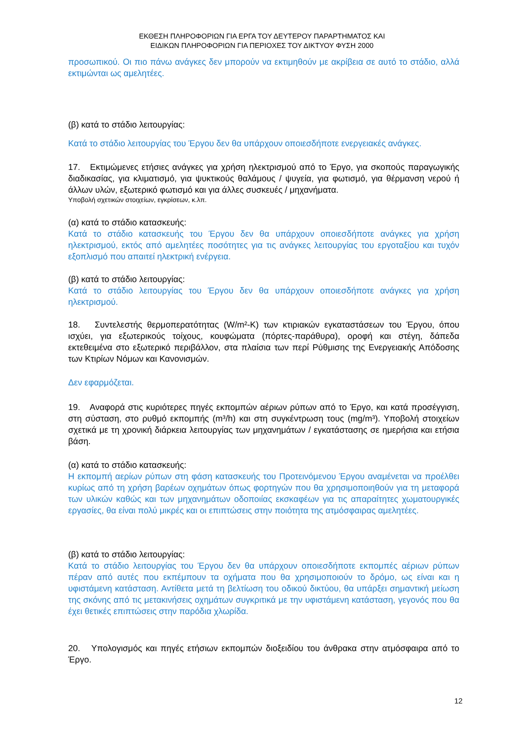ΕΚΘΕΣΗ ΠΛΗΡΟΦΟΡΙΩΝ ΓΙΑ ΕΡΓΑ ΤΟΥ ΔΕΥΤΕΡΟΥ ΠΑΡΑΡΤΗΜΑΤΟΣ ΚΑΙ
ΕΙΔΙΚΩΝ ΠΛΗΡΟΦΟΡΙΩΝ ΓΙΑ ΠΕΡΙΟΧΕΣ ΤΟΥ ΔΙΚΤΥΟΥ ΦΥΣΗ 2000
προσωπικού. Οι πιο πάνω ανάγκες δεν μπορούν να εκτιμηθούν με ακρίβεια σε αυτό το στάδιο, αλλά εκτιμώνται ως αμελητέες.
(β) κατά το στάδιο λειτουργίας:
Κατά το στάδιο λειτουργίας του Έργου δεν θα υπάρχουν οποιεσδήποτε ενεργειακές ανάγκες.
17. Εκτιμώμενες ετήσιες ανάγκες για χρήση ηλεκτρισμού από το Έργο, για σκοπούς παραγωγικής διαδικασίας, για κλιματισμό, για ψυκτικούς θαλάμους / ψυγεία, για φωτισμό, για θέρμανση νερού ή άλλων υλών, εξωτερικό φωτισμό και για άλλες συσκευές / μηχανήματα.
Υποβολή σχετικών στοιχείων, εγκρίσεων, κ.λπ.
(α) κατά το στάδιο κατασκευής:
Κατά το στάδιο κατασκευής του Έργου δεν θα υπάρχουν οποιεσδήποτε ανάγκες για χρήση ηλεκτρισμού, εκτός από αμελητέες ποσότητες για τις ανάγκες λειτουργίας του εργοταξίου και τυχόν εξοπλισμό που απαιτεί ηλεκτρική ενέργεια.
(β) κατά το στάδιο λειτουργίας:
Κατά το στάδιο λειτουργίας του Έργου δεν θα υπάρχουν οποιεσδήποτε ανάγκες για χρήση ηλεκτρισμού.
18. Συντελεστής θερμοπερατότητας (W/m²-K) των κτιριακών εγκαταστάσεων του Έργου, όπου ισχύει, για εξωτερικούς τοίχους, κουφώματα (πόρτες-παράθυρα), οροφή και στέγη, δάπεδα εκτεθειμένα στο εξωτερικό περιβάλλον, στα πλαίσια των περί Ρύθμισης της Ενεργειακής Απόδοσης των Κτιρίων Νόμων και Κανονισμών.
Δεν εφαρμόζεται.
19. Αναφορά στις κυριότερες πηγές εκπομπών αέριων ρύπων από το Έργο, και κατά προσέγγιση, στη σύσταση, στο ρυθμό εκπομπής (m³/h) και στη συγκέντρωση τους (mg/m³). Υποβολή στοιχείων σχετικά με τη χρονική διάρκεια λειτουργίας των μηχανημάτων / εγκατάστασης σε ημερήσια και ετήσια βάση.
(α) κατά το στάδιο κατασκευής:
Η εκπομπή αερίων ρύπων στη φάση κατασκευής του Προτεινόμενου Έργου αναμένεται να προέλθει κυρίως από τη χρήση βαρέων οχημάτων όπως φορτηγών που θα χρησιμοποιηθούν για τη μεταφορά των υλικών καθώς και των μηχανημάτων οδοποιίας εκσκαφέων για τις απαραίτητες χωματουργικές εργασίες, θα είναι πολύ μικρές και οι επιπτώσεις στην ποιότητα της ατμόσφαιρας αμελητέες.
(β) κατά το στάδιο λειτουργίας:
Κατά το στάδιο λειτουργίας του Έργου δεν θα υπάρχουν οποιεσδήποτε εκπομπές αέριων ρύπων πέραν από αυτές που εκπέμπουν τα οχήματα που θα χρησιμοποιούν το δρόμο, ως είναι και η υφιστάμενη κατάσταση. Αντίθετα μετά τη βελτίωση του οδικού δικτύου, θα υπάρξει σημαντική μείωση της σκόνης από τις μετακινήσεις οχημάτων συγκριτικά με την υφιστάμενη κατάσταση, γεγονός που θα έχει θετικές επιπτώσεις στην παρόδια χλωρίδα.
20. Υπολογισμός και πηγές ετήσιων εκπομπών διοξειδίου του άνθρακα στην ατμόσφαιρα από το Έργο.
12